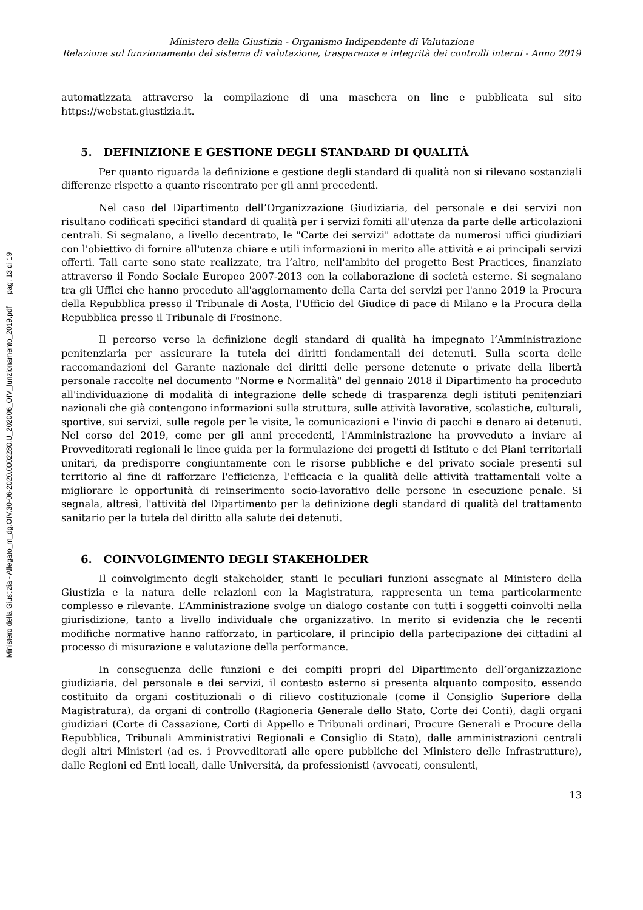Ministero della Giustizia - Allegato_m_dg.OIV.30-06-2020.0002280.U_202006_OIV_funzionamento_2019.pdf pag. 13 di 19
Ministero della Giustizia - Organismo Indipendente di Valutazione
Relazione sul funzionamento del sistema di valutazione, trasparenza e integrità dei controlli interni - Anno 2019
automatizzata attraverso la compilazione di una maschera on line e pubblicata sul sito https://webstat.giustizia.it.
5. DEFINIZIONE E GESTIONE DEGLI STANDARD DI QUALITÀ
Per quanto riguarda la definizione e gestione degli standard di qualità non si rilevano sostanziali differenze rispetto a quanto riscontrato per gli anni precedenti.
Nel caso del Dipartimento dell’Organizzazione Giudiziaria, del personale e dei servizi non risultano codificati specifici standard di qualità per i servizi fomiti all'utenza da parte delle articolazioni centrali. Si segnalano, a livello decentrato, le "Carte dei servizi" adottate da numerosi uffici giudiziari con l'obiettivo di fornire all'utenza chiare e utili informazioni in merito alle attività e ai principali servizi offerti. Tali carte sono state realizzate, tra l’altro, nell'ambito del progetto Best Practices, finanziato attraverso il Fondo Sociale Europeo 2007-2013 con la collaborazione di società esterne. Si segnalano tra gli Uffici che hanno proceduto all'aggiornamento della Carta dei servizi per l'anno 2019 la Procura della Repubblica presso il Tribunale di Aosta, l'Ufficio del Giudice di pace di Milano e la Procura della Repubblica presso il Tribunale di Frosinone.
Il percorso verso la definizione degli standard di qualità ha impegnato l’Amministrazione penitenziaria per assicurare la tutela dei diritti fondamentali dei detenuti. Sulla scorta delle raccomandazioni del Garante nazionale dei diritti delle persone detenute o private della libertà personale raccolte nel documento "Norme e Normalità" del gennaio 2018 il Dipartimento ha proceduto all'individuazione di modalità di integrazione delle schede di trasparenza degli istituti penitenziari nazionali che già contengono informazioni sulla struttura, sulle attività lavorative, scolastiche, culturali, sportive, sui servizi, sulle regole per le visite, le comunicazioni e l'invio di pacchi e denaro ai detenuti. Nel corso del 2019, come per gli anni precedenti, l'Amministrazione ha provveduto a inviare ai Provveditorati regionali le linee guida per la formulazione dei progetti di Istituto e dei Piani territoriali unitari, da predisporre congiuntamente con le risorse pubbliche e del privato sociale presenti sul territorio al fine di rafforzare l'efficienza, l'efficacia e la qualità delle attività trattamentali volte a migliorare le opportunità di reinserimento socio-lavorativo delle persone in esecuzione penale. Si segnala, altresì, l'attività del Dipartimento per la definizione degli standard di qualità del trattamento sanitario per la tutela del diritto alla salute dei detenuti.
6. COINVOLGIMENTO DEGLI STAKEHOLDER
Il coinvolgimento degli stakeholder, stanti le peculiari funzioni assegnate al Ministero della Giustizia e la natura delle relazioni con la Magistratura, rappresenta un tema particolarmente complesso e rilevante. L’Amministrazione svolge un dialogo costante con tutti i soggetti coinvolti nella giurisdizione, tanto a livello individuale che organizzativo. In merito si evidenzia che le recenti modifiche normative hanno rafforzato, in particolare, il principio della partecipazione dei cittadini al processo di misurazione e valutazione della performance.
In conseguenza delle funzioni e dei compiti propri del Dipartimento dell’organizzazione giudiziaria, del personale e dei servizi, il contesto esterno si presenta alquanto composito, essendo costituito da organi costituzionali o di rilievo costituzionale (come il Consiglio Superiore della Magistratura), da organi di controllo (Ragioneria Generale dello Stato, Corte dei Conti), dagli organi giudiziari (Corte di Cassazione, Corti di Appello e Tribunali ordinari, Procure Generali e Procure della Repubblica, Tribunali Amministrativi Regionali e Consiglio di Stato), dalle amministrazioni centrali degli altri Ministeri (ad es. i Provveditorati alle opere pubbliche del Ministero delle Infrastrutture), dalle Regioni ed Enti locali, dalle Università, da professionisti (avvocati, consulenti,
13